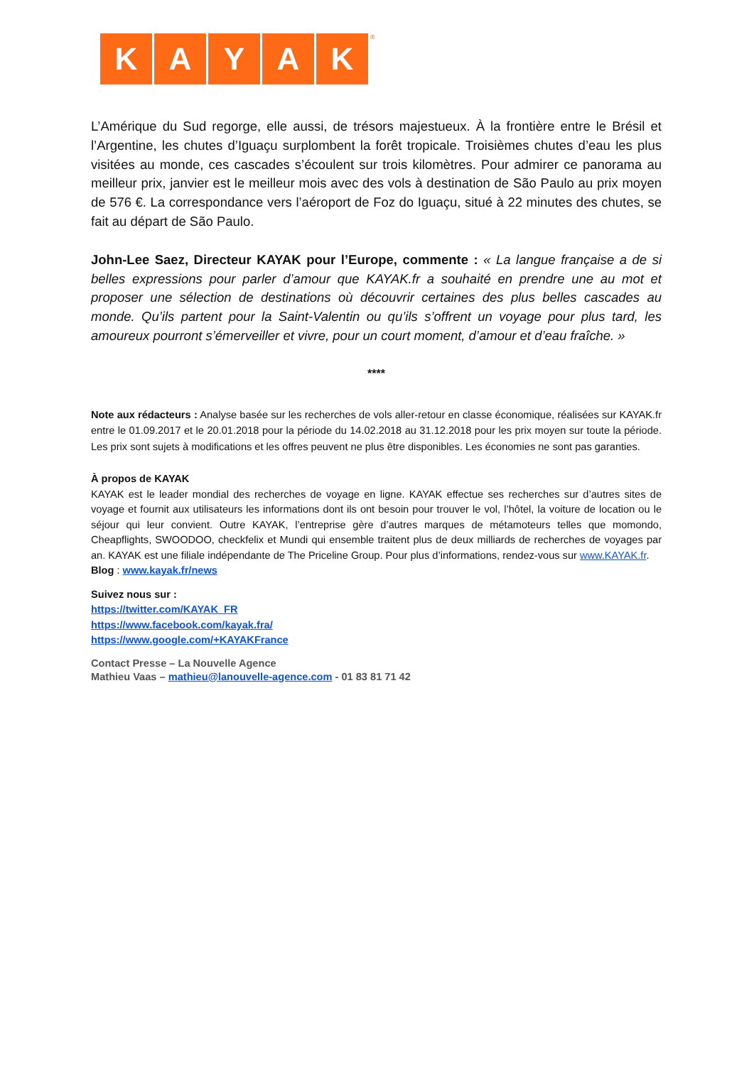KAYAK<sup>®</sup>
L’Amérique du Sud regorge, elle aussi, de trésors majestueux. À la frontière entre le Brésil et l’Argentine, les chutes d’Iguaçu surplombent la forêt tropicale. Troisièmes chutes d’eau les plus visitées au monde, ces cascades s’écoulent sur trois kilomètres. Pour admirer ce panorama au meilleur prix, janvier est le meilleur mois avec des vols à destination de São Paulo au prix moyen de 576 €. La correspondance vers l’aéroport de Foz do Iguaçu, situé à 22 minutes des chutes, se fait au départ de São Paulo.
John-Lee Saez, Directeur KAYAK pour l’Europe, commente : « La langue française a de si belles expressions pour parler d’amour que KAYAK.fr a souhaité en prendre une au mot et proposer une sélection de destinations où découvrir certaines des plus belles cascades au monde. Qu’ils partent pour la Saint-Valentin ou qu’ils s’offrent un voyage pour plus tard, les amoureux pourront s’émerveiller et vivre, pour un court moment, d’amour et d’eau fraîche. »
****
Note aux rédacteurs : Analyse basée sur les recherches de vols aller-retour en classe économique, réalisées sur KAYAK.fr entre le 01.09.2017 et le 20.01.2018 pour la période du 14.02.2018 au 31.12.2018 pour les prix moyen sur toute la période. Les prix sont sujets à modifications et les offres peuvent ne plus être disponibles. Les économies ne sont pas garanties.
À propos de KAYAK
KAYAK est le leader mondial des recherches de voyage en ligne. KAYAK effectue ses recherches sur d’autres sites de voyage et fournit aux utilisateurs les informations dont ils ont besoin pour trouver le vol, l’hôtel, la voiture de location ou le séjour qui leur convient. Outre KAYAK, l’entreprise gère d’autres marques de métamoteurs telles que momondo, Cheapflights, SWOODOO, checkfelix et Mundi qui ensemble traitent plus de deux milliards de recherches de voyages par an. KAYAK est une filiale indépendante de The Priceline Group. Pour plus d’informations, rendez-vous sur www.KAYAK.fr.
Blog : www.kayak.fr/news
Suivez nous sur :
https://twitter.com/KAYAK_FR
https://www.facebook.com/kayak.fra/
https://www.google.com/+KAYAKFrance
Contact Presse – La Nouvelle Agence
Mathieu Vaas – mathieu@lanouvelle-agence.com - 01 83 81 71 42